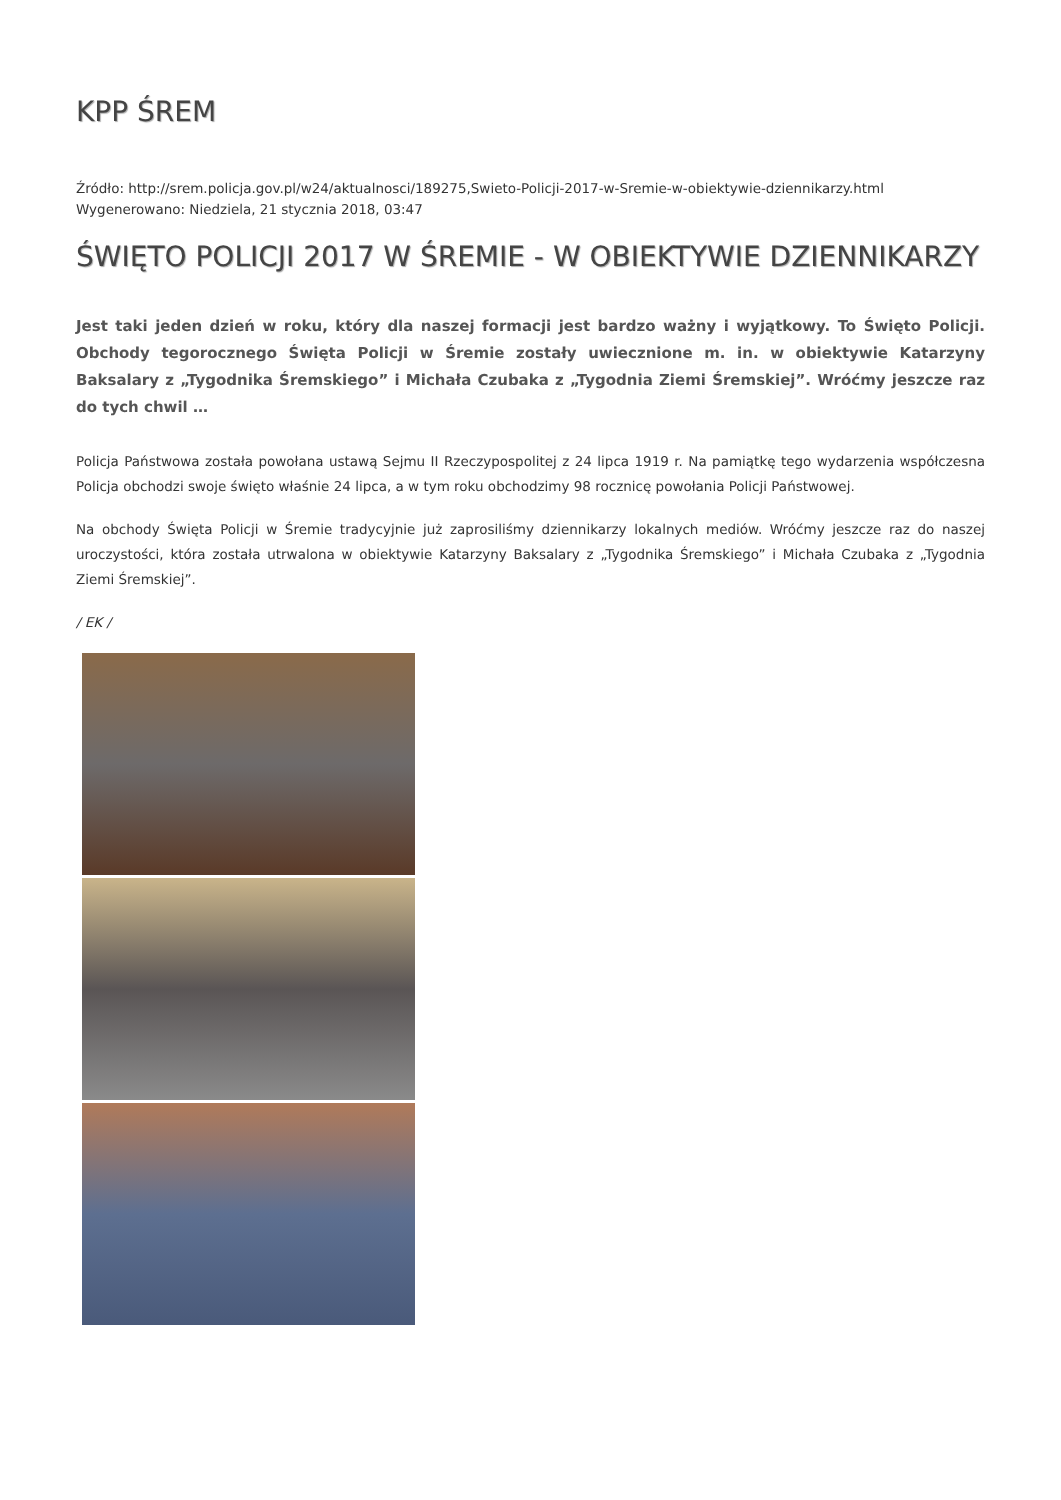KPP ŚREM
Źródło: http://srem.policja.gov.pl/w24/aktualnosci/189275,Swieto-Policji-2017-w-Sremie-w-obiektywie-dziennikarzy.html
Wygenerowano: Niedziela, 21 stycznia 2018, 03:47
ŚWIĘTO POLICJI 2017 W ŚREMIE - W OBIEKTYWIE DZIENNIKARZY
Jest taki jeden dzień w roku, który dla naszej formacji jest bardzo ważny i wyjątkowy. To Święto Policji. Obchody tegorocznego Święta Policji w Śremie zostały uwiecznione m. in. w obiektywie Katarzyny Baksalary z „Tygodnika Śremskiego” i Michała Czubaka z „Tygodnia Ziemi Śremskiej”. Wróćmy jeszcze raz do tych chwil …
Policja Państwowa została powołana ustawą Sejmu II Rzeczypospolitej z 24 lipca 1919 r. Na pamiątkę tego wydarzenia współczesna Policja obchodzi swoje święto właśnie 24 lipca, a w tym roku obchodzimy 98 rocznicę powołania Policji Państwowej.
Na obchody Święta Policji w Śremie tradycyjnie już zaprosiliśmy dziennikarzy lokalnych mediów. Wróćmy jeszcze raz do naszej uroczystości, która została utrwalona w obiektywie Katarzyny Baksalary z „Tygodnika Śremskiego” i Michała Czubaka z „Tygodnia Ziemi Śremskiej”.
/ EK /